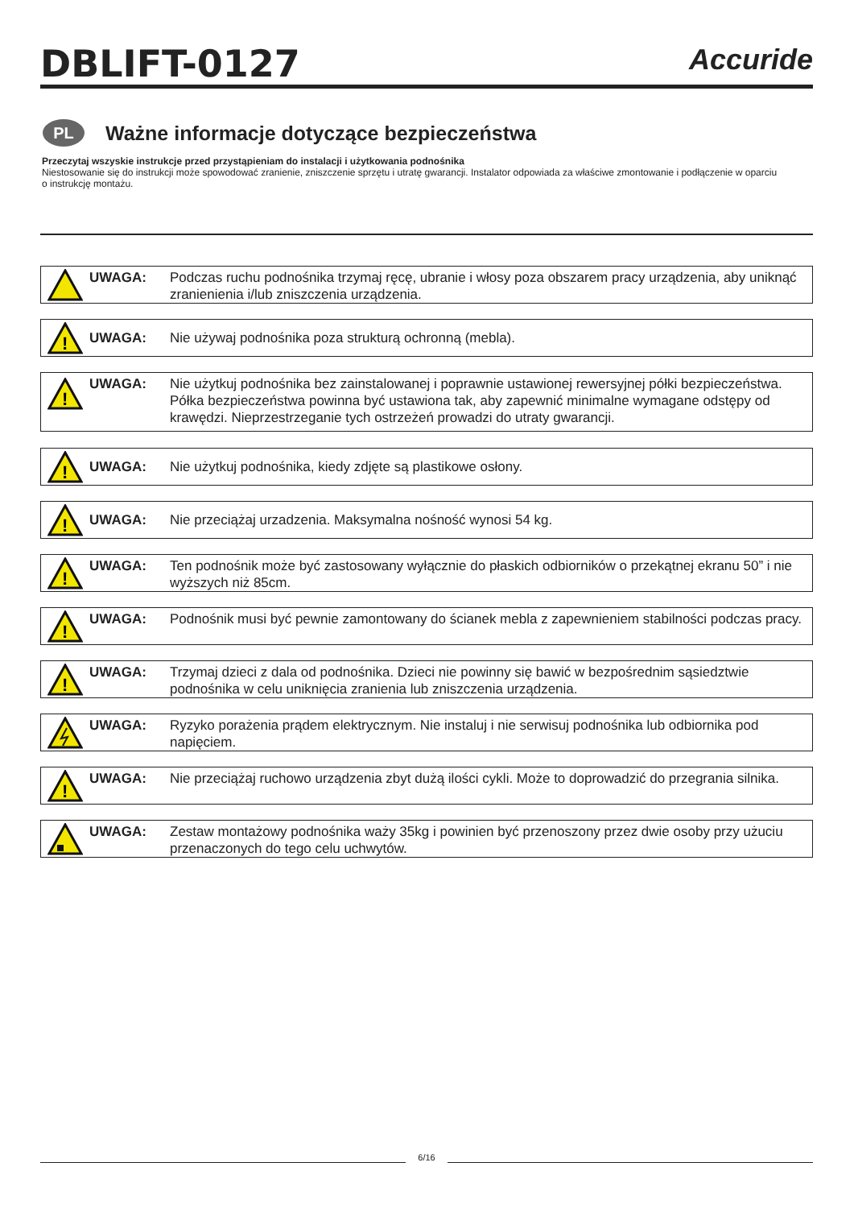DBLIFT-0127
Accuride
PL
Ważne informacje dotyczące bezpieczeństwa
Przeczytaj wszyskie instrukcje przed przystąpieniam do instalacji i użytkowania podnośnika
Niestosowanie się do instrukcji może spowodować zranienie, zniszczenie sprzętu i utratę gwarancji. Instalator odpowiada za właściwe zmontowanie i podłączenie w oparciu o instrukcję montażu.
UWAGA: Podczas ruchu podnośnika trzymaj ręcę, ubranie i włosy poza obszarem pracy urządzenia, aby uniknąć zranienienia i/lub zniszczenia urządzenia.
!
UWAGA: Nie używaj podnośnika poza strukturą ochronną (mebla).
!
UWAGA: Nie użytkuj podnośnika bez zainstalowanej i poprawnie ustawionej rewersyjnej półki bezpieczeństwa. Półka bezpieczeństwa powinna być ustawiona tak, aby zapewnić minimalne wymagane odstępy od krawędzi. Nieprzestrzeganie tych ostrzeżeń prowadzi do utraty gwarancji.
!
UWAGA: Nie użytkuj podnośnika, kiedy zdjęte są plastikowe osłony.
!
UWAGA: Nie przeciążaj urzadzenia. Maksymalna nośność wynosi 54 kg.
!
UWAGA: Ten podnośnik może być zastosowany wyłącznie do płaskich odbiorników o przekątnej ekranu 50” i nie wyższych niż 85cm.
!
UWAGA: Podnośnik musi być pewnie zamontowany do ścianek mebla z zapewnieniem stabilności podczas pracy.
!
UWAGA: Trzymaj dzieci z dala od podnośnika. Dzieci nie powinny się bawić w bezpośrednim sąsiedztwie podnośnika w celu uniknięcia zranienia lub zniszczenia urządzenia.
UWAGA: Ryzyko porażenia prądem elektrycznym. Nie instaluj i nie serwisuj podnośnika lub odbiornika pod napięciem.
!
UWAGA: Nie przeciążaj ruchowo urządzenia zbyt dużą ilości cykli. Może to doprowadzić do przegrania silnika.
UWAGA: Zestaw montażowy podnośnika waży 35kg i powinien być przenoszony przez dwie osoby przy użuciu przenaczonych do tego celu uchwytów.
6/16